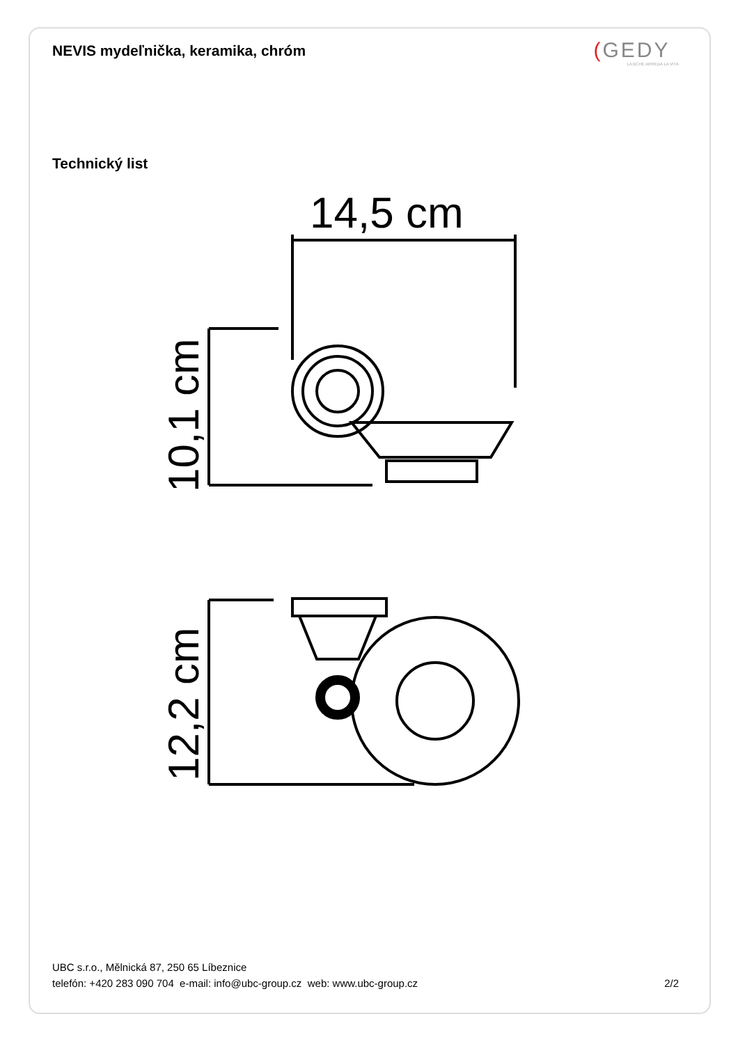NEVIS mydeľnička, keramika, chróm
(GEDY
LA BCHE ARREDA LA VITA
Technický list
14,5 cm
10,1 cm
12,2 cm
UBC s.r.o., Mělnická 87, 250 65 Líbeznice
telefón: +420 283 090 704 e-mail: info@ubc-group.cz web: www.ubc-group.cz
2/2